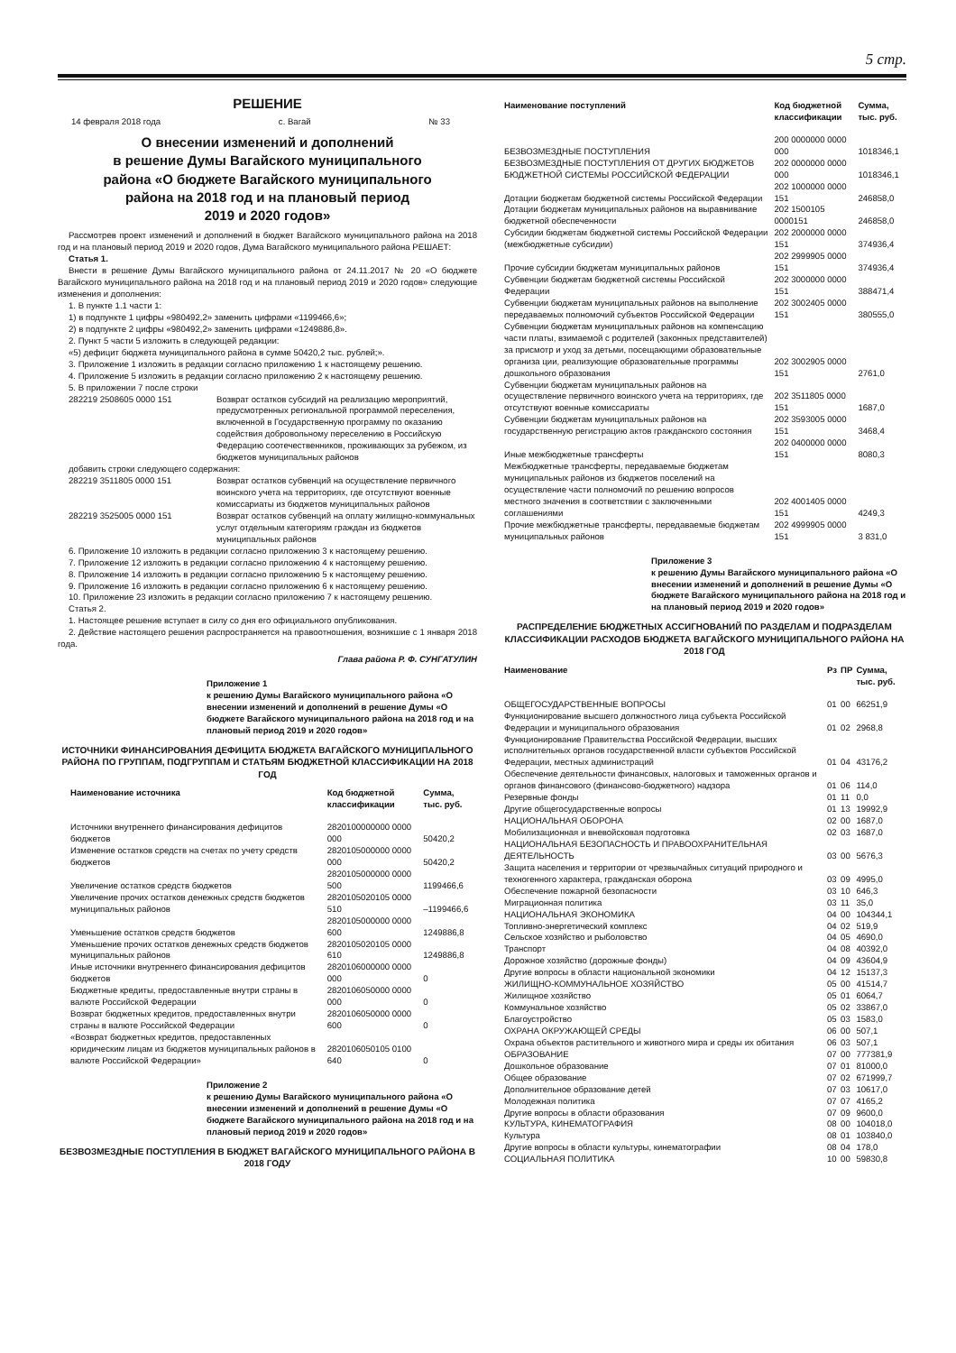5 стр.
РЕШЕНИЕ
14 февраля 2018 года с. Вагай № 33
О внесении изменений и дополнений
в решение Думы Вагайского муниципального
района «О бюджете Вагайского муниципального
района на 2018 год и на плановый период
2019 и 2020 годов»
Рассмотрев проект изменений и дополнений в бюджет Вагайского муниципального района на 2018 год и на плановый период 2019 и 2020 годов, Дума Вагайского муниципального района РЕШАЕТ:
Статья 1.
Внести в решение Думы Вагайского муниципального района от 24.11.2017 № 20 «О бюджете Вагайского муниципального района на 2018 год и на плановый период 2019 и 2020 годов» следующие изменения и дополнения:
1. В пункте 1.1 части 1:
1) в подпункте 1 цифры «980492,2» заменить цифрами «1199466,6»;
2) в подпункте 2 цифры «980492,2» заменить цифрами «1249886,8».
2. Пункт 5 части 5 изложить в следующей редакции:
«5) дефицит бюджета муниципального района в сумме 50420,2 тыс. рублей;».
3. Приложение 1 изложить в редакции согласно приложению 1 к настоящему решению.
4. Приложение 5 изложить в редакции согласно приложению 2 к настоящему решению.
5. В приложении 7 после строки
| 282219 2508605 0000 151 | Возврат остатков субсидий на реализацию мероприятий, предусмотренных региональной программой переселения, включенной в Государственную программу по оказанию содействия добровольному переселению в Российскую Федерацию соотечественников, проживающих за рубежом, из бюджетов муниципальных районов |
добавить строки следующего содержания:
| 282219 3511805 0000 151 | Возврат остатков субвенций на осуществление первичного воинского учета на территориях, где отсутствуют военные комиссариаты из бюджетов муниципальных районов |
| 282219 3525005 0000 151 | Возврат остатков субвенций на оплату жилищно-коммунальных услуг отдельным категориям граждан из бюджетов муниципальных районов |
6. Приложение 10 изложить в редакции согласно приложению 3 к настоящему решению.
7. Приложение 12 изложить в редакции согласно приложению 4 к настоящему решению.
8. Приложение 14 изложить в редакции согласно приложению 5 к настоящему решению.
9. Приложение 16 изложить в редакции согласно приложению 6 к настоящему решению.
10. Приложение 23 изложить в редакции согласно приложению 7 к настоящему решению.
Статья 2.
1. Настоящее решение вступает в силу со дня его официального опубликования.
2. Действие настоящего решения распространяется на правоотношения, возникшие с 1 января 2018 года.
Глава района Р. Ф. СУНГАТУЛИН
Приложение 1
к решению Думы Вагайского муниципального района «О внесении изменений и дополнений в решение Думы «О бюджете Вагайского муниципального района на 2018 год и на плановый период 2019 и 2020 годов»
ИСТОЧНИКИ ФИНАНСИРОВАНИЯ ДЕФИЦИТА БЮДЖЕТА ВАГАЙСКОГО МУНИЦИПАЛЬНОГО РАЙОНА ПО ГРУППАМ, ПОДГРУППАМ И СТАТЬЯМ БЮДЖЕТНОЙ КЛАССИФИКАЦИИ НА 2018 ГОД
| Наименование источника | Код бюджетной классификации | Сумма, тыс. руб. |
| --- | --- | --- |
| Источники внутреннего финансирования дефицитов бюджетов | 2820100000000 0000 000 | 50420,2 |
| Изменение остатков средств на счетах по учету средств бюджетов | 2820105000000 0000 000 | 50420,2 |
| Увеличение остатков средств бюджетов | 2820105000000 0000 500 | 1199466,6 |
| Увеличение прочих остатков денежных средств бюджетов муниципальных районов | 2820105020105 0000 510 | –1199466,6 |
| Уменьшение остатков средств бюджетов | 2820105000000 0000 600 | 1249886,8 |
| Уменьшение прочих остатков денежных средств бюджетов муниципальных районов | 2820105020105 0000 610 | 1249886,8 |
| Иные источники внутреннего финансирования дефицитов бюджетов | 2820106000000 0000 000 | 0 |
| Бюджетные кредиты, предоставленные внутри страны в валюте Российской Федерации | 2820106050000 0000 000 | 0 |
| Возврат бюджетных кредитов, предоставленных внутри страны в валюте Российской Федерации | 2820106050000 0000 600 | 0 |
| «Возврат бюджетных кредитов, предоставленных юридическим лицам из бюджетов муниципальных районов в валюте Российской Федерации» | 2820106050105 0100 640 | 0 |
Приложение 2
к решению Думы Вагайского муниципального района «О внесении изменений и дополнений в решение Думы «О бюджете Вагайского муниципального района на 2018 год и на плановый период 2019 и 2020 годов»
БЕЗВОЗМЕЗДНЫЕ ПОСТУПЛЕНИЯ В БЮДЖЕТ ВАГАЙСКОГО МУНИЦИПАЛЬНОГО РАЙОНА В 2018 ГОДУ
| Наименование поступлений | Код бюджетной классификации | Сумма, тыс. руб. |
| --- | --- | --- |
| БЕЗВОЗМЕЗДНЫЕ ПОСТУПЛЕНИЯ | 200 0000000 0000 000 | 1018346,1 |
| БЕЗВОЗМЕЗДНЫЕ ПОСТУПЛЕНИЯ ОТ ДРУГИХ БЮДЖЕТОВ БЮДЖЕТНОЙ СИСТЕМЫ РОССИЙСКОЙ ФЕДЕРАЦИИ | 202 0000000 0000 000 | 1018346,1 |
| Дотации бюджетам бюджетной системы Российской Федерации | 202 1000000 0000 151 | 246858,0 |
| Дотации бюджетам муниципальных районов на выравнивание бюджетной обеспеченности | 202 1500105 0000151 | 246858,0 |
| Субсидии бюджетам бюджетной системы Российской Федерации (межбюджетные субсидии) | 202 2000000 0000 151 | 374936,4 |
| Прочие субсидии бюджетам муниципальных районов | 202 2999905 0000 151 | 374936,4 |
| Субвенции бюджетам бюджетной системы Российской Федерации | 202 3000000 0000 151 | 388471,4 |
| Субвенции бюджетам муниципальных районов на выполнение передаваемых полномочий субъектов Российской Федерации | 202 3002405 0000 151 | 380555,0 |
| Субвенции бюджетам муниципальных районов на компенсацию части платы, взимаемой с родителей (законных представителей) за присмотр и уход за детьми, посещающими образовательные организа ции, реализующие образовательные программы дошкольного образования | 202 3002905 0000 151 | 2761,0 |
| Субвенции бюджетам муниципальных районов на осуществление первичного воинского учета на территориях, где отсутствуют военные комиссариаты | 202 3511805 0000 151 | 1687,0 |
| Субвенции бюджетам муниципальных районов на государственную регистрацию актов гражданского состояния | 202 3593005 0000 151 | 3468,4 |
| Иные межбюджетные трансферты | 202 0400000 0000 151 | 8080,3 |
| Межбюджетные трансферты, передаваемые бюджетам муниципальных районов из бюджетов поселений на осуществление части полномочий по решению вопросов местного значения в соответствии с заключенными соглашениями | 202 4001405 0000 151 | 4249,3 |
| Прочие межбюджетные трансферты, передаваемые бюджетам муниципальных районов | 202 4999905 0000 151 | 3 831,0 |
Приложение 3
к решению Думы Вагайского муниципального района «О внесении изменений и дополнений в решение Думы «О бюджете Вагайского муниципального района на 2018 год и на плановый период 2019 и 2020 годов»
РАСПРЕДЕЛЕНИЕ БЮДЖЕТНЫХ АССИГНОВАНИЙ ПО РАЗДЕЛАМ И ПОДРАЗДЕЛАМ КЛАССИФИКАЦИИ РАСХОДОВ БЮДЖЕТА ВАГАЙСКОГО МУНИЦИПАЛЬНОГО РАЙОНА НА 2018 ГОД
| Наименование | Рз | ПР | Сумма, тыс. руб. |
| --- | --- | --- | --- |
| ОБЩЕГОСУДАРСТВЕННЫЕ ВОПРОСЫ | 01 | 00 | 66251,9 |
| Функционирование высшего должностного лица субъекта Российской Федерации и муниципального образования | 01 | 02 | 2968,8 |
| Функционирование Правительства Российской Федерации, высших исполнительных органов государственной власти субъектов Российской Федерации, местных администраций | 01 | 04 | 43176,2 |
| Обеспечение деятельности финансовых, налоговых и таможенных органов и органов финансового (финансово-бюджетного) надзора | 01 | 06 | 114,0 |
| Резервные фонды | 01 | 11 | 0,0 |
| Другие общегосударственные вопросы | 01 | 13 | 19992,9 |
| НАЦИОНАЛЬНАЯ ОБОРОНА | 02 | 00 | 1687,0 |
| Мобилизационная и вневойсковая подготовка | 02 | 03 | 1687,0 |
| НАЦИОНАЛЬНАЯ БЕЗОПАСНОСТЬ И ПРАВООХРАНИТЕЛЬНАЯ ДЕЯТЕЛЬНОСТЬ | 03 | 00 | 5676,3 |
| Защита населения и территории от чрезвычайных ситуаций природного и техногенного характера, гражданская оборона | 03 | 09 | 4995,0 |
| Обеспечение пожарной безопасности | 03 | 10 | 646,3 |
| Миграционная политика | 03 | 11 | 35,0 |
| НАЦИОНАЛЬНАЯ ЭКОНОМИКА | 04 | 00 | 104344,1 |
| Топливно-энергетический комплекс | 04 | 02 | 519,9 |
| Сельское хозяйство и рыболовство | 04 | 05 | 4690,0 |
| Транспорт | 04 | 08 | 40392,0 |
| Дорожное хозяйство (дорожные фонды) | 04 | 09 | 43604,9 |
| Другие вопросы в области национальной экономики | 04 | 12 | 15137,3 |
| ЖИЛИЩНО-КОММУНАЛЬНОЕ ХОЗЯЙСТВО | 05 | 00 | 41514,7 |
| Жилищное хозяйство | 05 | 01 | 6064,7 |
| Коммунальное хозяйство | 05 | 02 | 33867,0 |
| Благоустройство | 05 | 03 | 1583,0 |
| ОХРАНА ОКРУЖАЮЩЕЙ СРЕДЫ | 06 | 00 | 507,1 |
| Охрана объектов растительного и животного мира и среды их обитания | 06 | 03 | 507,1 |
| ОБРАЗОВАНИЕ | 07 | 00 | 777381,9 |
| Дошкольное образование | 07 | 01 | 81000,0 |
| Общее образование | 07 | 02 | 671999,7 |
| Дополнительное образование детей | 07 | 03 | 10617,0 |
| Молодежная политика | 07 | 07 | 4165,2 |
| Другие вопросы в области образования | 07 | 09 | 9600,0 |
| КУЛЬТУРА, КИНЕМАТОГРАФИЯ | 08 | 00 | 104018,0 |
| Культура | 08 | 01 | 103840,0 |
| Другие вопросы в области культуры, кинематографии | 08 | 04 | 178,0 |
| СОЦИАЛЬНАЯ ПОЛИТИКА | 10 | 00 | 59830,8 |